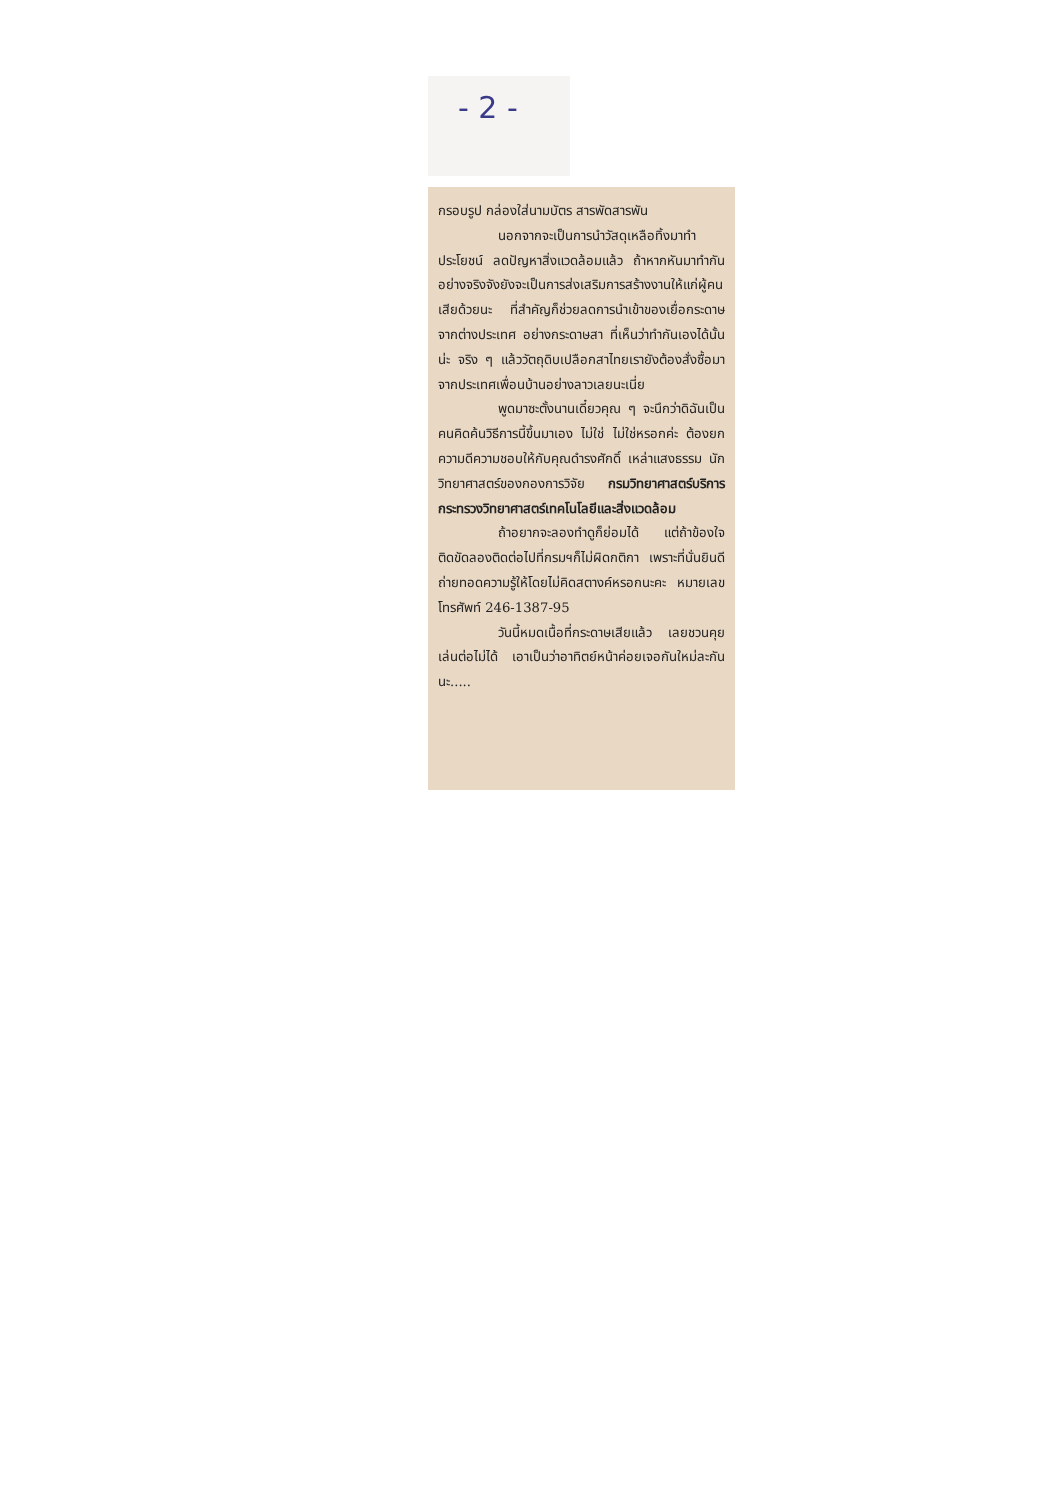- 2 -
กรอบรูป กล่องใส่นามบัตร สารพัดสารพัน
นอกจากจะเป็นการนำวัสดุเหลือทิ้งมาทำประโยชน์ ลดปัญหาสิ่งแวดล้อมแล้ว ถ้าหากหันมาทำกันอย่างจริงจังยังจะเป็นการส่งเสริมการสร้างงานให้แก่ผู้คนเสียด้วยนะ ที่สำคัญก็ช่วยลดการนำเข้าของเยื่อกระดาษจากต่างประเทศ อย่างกระดาษสา ที่เห็นว่าทำกันเองได้นั้นน่ะ จริง ๆ แล้ววัตถุดิบเปลือกสาไทยเรายังต้องสั่งซื้อมาจากประเทศเพื่อนบ้านอย่างลาวเลยนะเนี่ย
พูดมาซะตั้งนานเดี๋ยวคุณ ๆ จะนึกว่าดิฉันเป็นคนคิดค้นวิธีการนี้ขึ้นมาเอง ไม่ใช่ ไม่ใช่หรอกค่ะ ต้องยกความดีความชอบให้กับคุณดำรงศักดิ์ เหล่าแสงธรรม นักวิทยาศาสตร์ของกองการวิจัย กรมวิทยาศาสตร์บริการ กระทรวงวิทยาศาสตร์เทคโนโลยีและสิ่งแวดล้อม
ถ้าอยากจะลองทำดูก็ย่อมได้ แต่ถ้าข้องใจติดขัดลองติดต่อไปที่กรมฯก็ไม่ผิดกติกา เพราะที่นั่นยินดีถ่ายทอดความรู้ให้โดยไม่คิดสตางค์หรอกนะคะ หมายเลขโทรศัพท์ 246-1387-95
วันนี้หมดเนื้อที่กระดาษเสียแล้ว เลยชวนคุยเล่นต่อไม่ได้ เอาเป็นว่าอาทิตย์หน้าค่อยเจอกันใหม่ละกันนะ.....